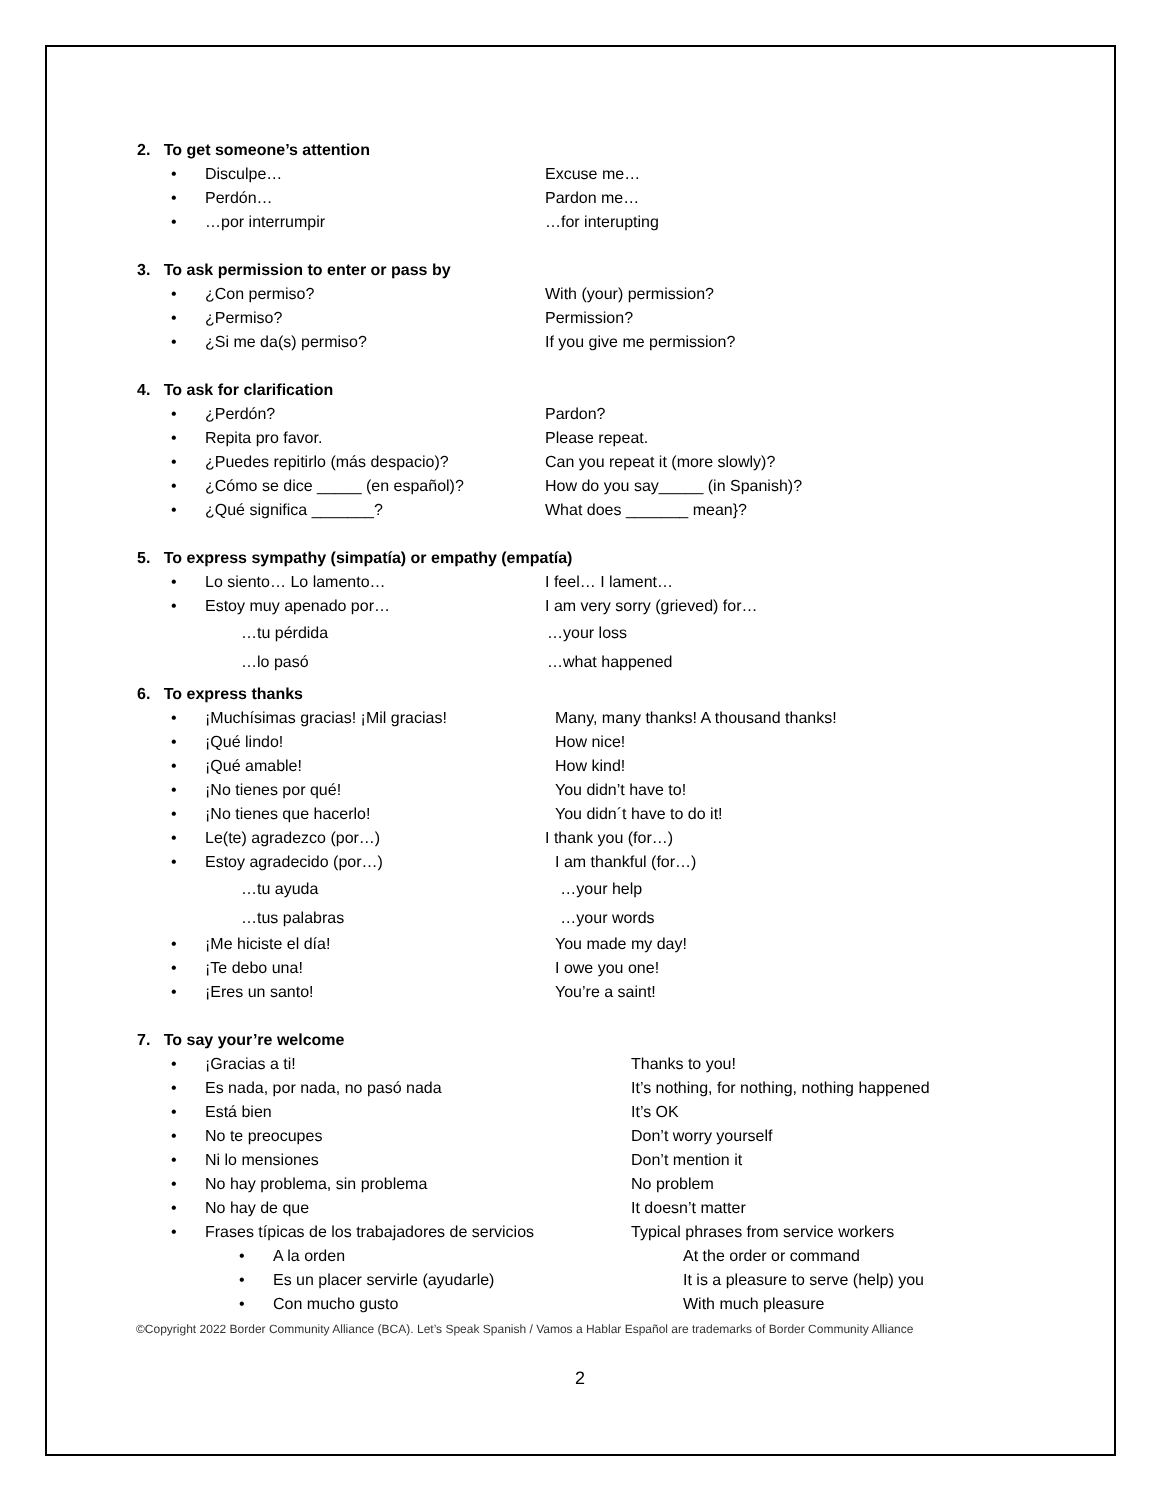2. To get someone’s attention
• Disculpe… Excuse me…
• Perdón… Pardon me…
• …por interrumpir …for interupting
3. To ask permission to enter or pass by
• ¿Con permiso? With (your) permission?
• ¿Permiso? Permission?
• ¿Si me da(s) permiso? If you give me permission?
4. To ask for clarification
• ¿Perdón? Pardon?
• Repita pro favor. Please repeat.
• ¿Puedes repitirlo (más despacio)? Can you repeat it (more slowly)?
• ¿Cómo se dice _____ (en español)? How do you say_____ (in Spanish)?
• ¿Qué significa _______? What does _______ mean}?
5. To express sympathy (simpatía) or empathy (empatía)
• Lo siento… Lo lamento… I feel… I lament…
• Estoy muy apenado por… I am very sorry (grieved) for…
…tu pérdida …your loss
…lo pasó …what happened
6. To express thanks
• ¡Muchísimas gracias! ¡Mil gracias! Many, many thanks! A thousand thanks!
• ¡Qué lindo! How nice!
• ¡Qué amable! How kind!
• ¡No tienes por qué! You didn’t have to!
• ¡No tienes que hacerlo! You didn´t have to do it!
• Le(te) agradezco (por…) I thank you (for…)
• Estoy agradecido (por…) I am thankful (for…)
…tu ayuda …your help
…tus palabras …your words
• ¡Me hiciste el día! You made my day!
• ¡Te debo una! I owe you one!
• ¡Eres un santo! You’re a saint!
7. To say your’re welcome
• ¡Gracias a ti! Thanks to you!
• Es nada, por nada, no pasó nada It’s nothing, for nothing, nothing happened
• Está bien It’s OK
• No te preocupes Don’t worry yourself
• Ni lo mensiones Don’t mention it
• No hay problema, sin problema No problem
• No hay de que It doesn’t matter
• Frases típicas de los trabajadores de servicios Typical phrases from service workers
• A la orden At the order or command
• Es un placer servirle (ayudarle) It is a pleasure to serve (help) you
• Con mucho gusto With much pleasure
©Copyright 2022 Border Community Alliance (BCA). Let’s Speak Spanish / Vamos a Hablar Español are trademarks of Border Community Alliance
2